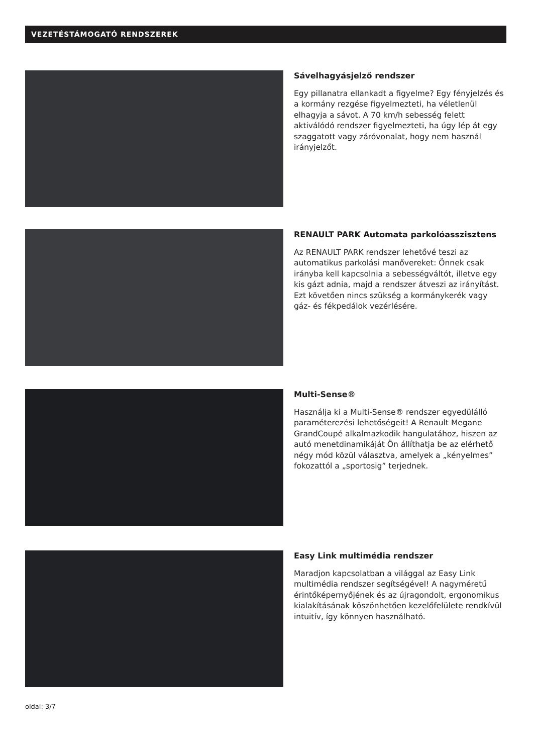VEZETÉSTÁMOGATÓ RENDSZEREK
Sávelhagyásjelző rendszer
Egy pillanatra ellankadt a figyelme? Egy fényjelzés és a kormány rezgése figyelmezteti, ha véletlenül elhagyja a sávot. A 70 km/h sebesség felett aktiválódó rendszer figyelmezteti, ha úgy lép át egy szaggatott vagy záróvonalat, hogy nem használ irányjelzőt.
RENAULT PARK Automata parkolóasszisztens
Az RENAULT PARK rendszer lehetővé teszi az automatikus parkolási manővereket: Önnek csak irányba kell kapcsolnia a sebességváltót, illetve egy kis gázt adnia, majd a rendszer átveszi az irányítást. Ezt követően nincs szükség a kormánykerék vagy gáz- és fékpedálok vezérlésére.
Multi-Sense®
Használja ki a Multi-Sense® rendszer egyedülálló paraméterezési lehetőségeit! A Renault Megane GrandCoupé alkalmazkodik hangulatához, hiszen az autó menetdinamikáját Ön állíthatja be az elérhető négy mód közül választva, amelyek a „kényelmes” fokozattól a „sportosig” terjednek.
Easy Link multimédia rendszer
Maradjon kapcsolatban a világgal az Easy Link multimédia rendszer segítségével! A nagyméretű érintőképernyőjének és az újragondolt, ergonomikus kialakításának köszönhetően kezelőfelülete rendkívül intuitív, így könnyen használható.
oldal: 3/7